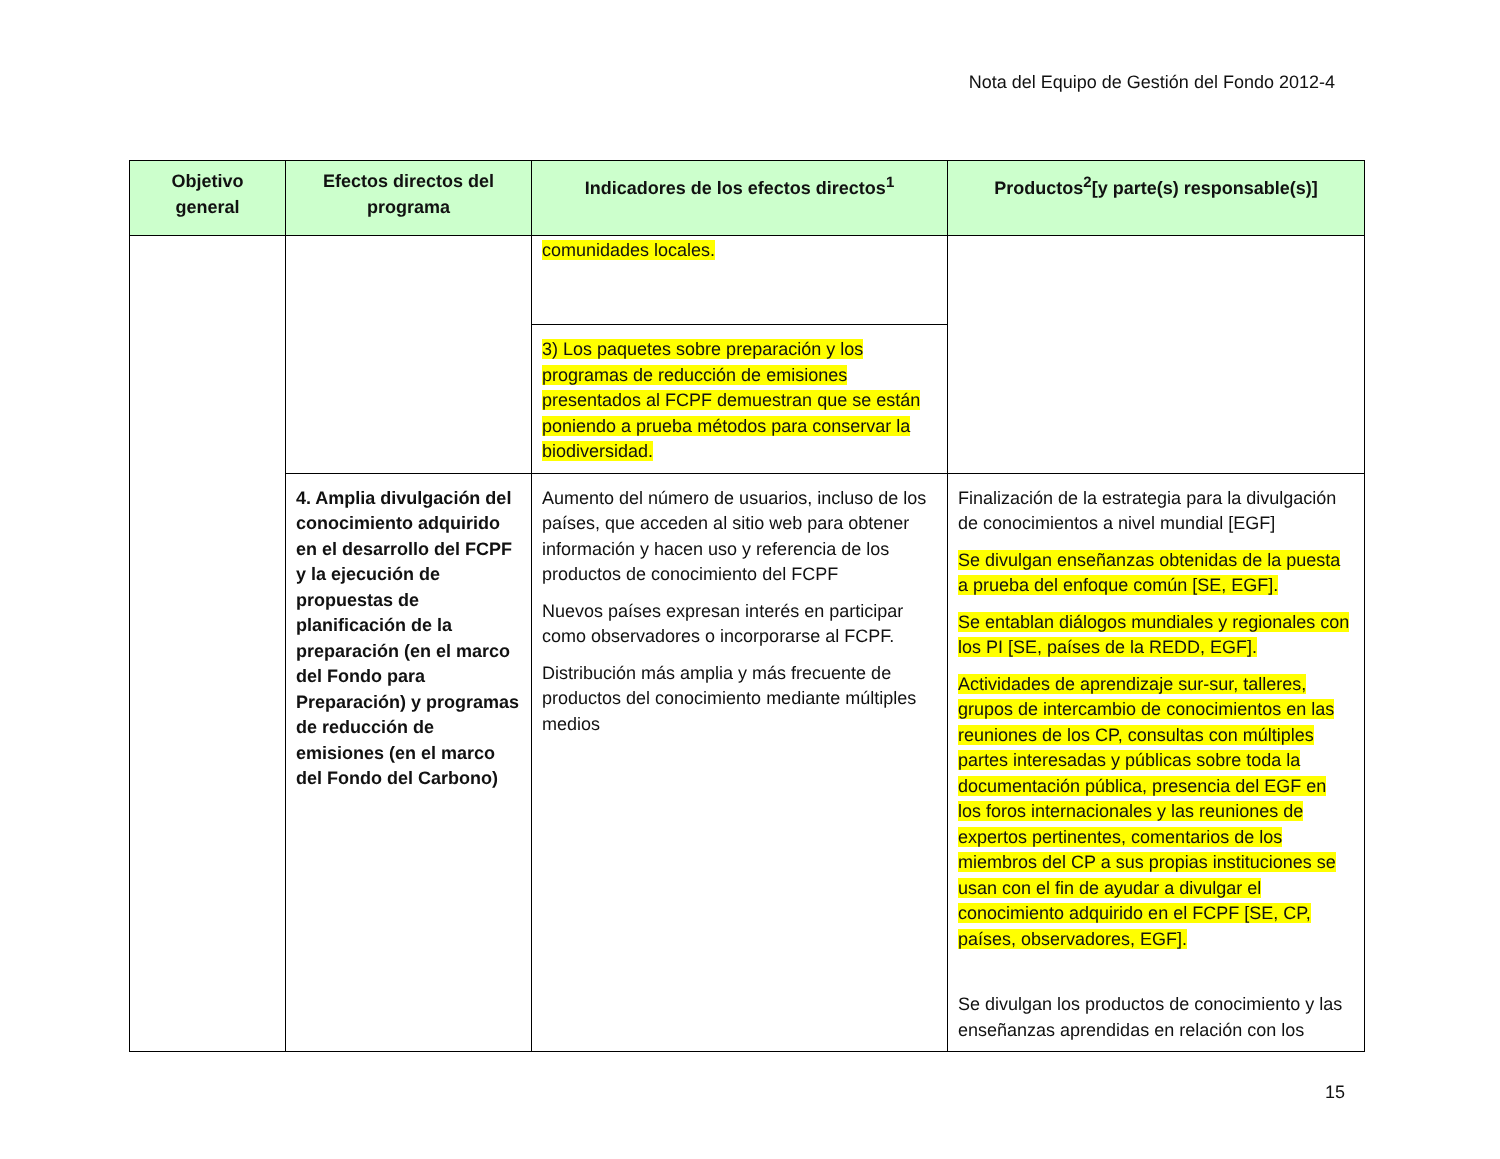Nota del Equipo de Gestión del Fondo 2012-4
| Objetivo general | Efectos directos del programa | Indicadores de los efectos directos<sup>1</sup> | Productos<sup>2</sup>[y parte(s) responsable(s)] |
| --- | --- | --- | --- |
| | | comunidades locales. | |
| | | 3) Los paquetes sobre preparación y los programas de reducción de emisiones presentados al FCPF demuestran que se están poniendo a prueba métodos para conservar la biodiversidad. | |
| | 4. Amplia divulgación del conocimiento adquirido en el desarrollo del FCPF y la ejecución de propuestas de planificación de la preparación (en el marco del Fondo para Preparación) y programas de reducción de emisiones (en el marco del Fondo del Carbono) | Aumento del número de usuarios, incluso de los países, que acceden al sitio web para obtener información y hacen uso y referencia de los productos de conocimiento del FCPF Nuevos países expresan interés en participar como observadores o incorporarse al FCPF. Distribución más amplia y más frecuente de productos del conocimiento mediante múltiples medios | Finalización de la estrategia para la divulgación de conocimientos a nivel mundial [EGF] Se divulgan enseñanzas obtenidas de la puesta a prueba del enfoque común [SE, EGF]. Se entablan diálogos mundiales y regionales con los PI [SE, países de la REDD, EGF]. Actividades de aprendizaje sur-sur, talleres, grupos de intercambio de conocimientos en las reuniones de los CP, consultas con múltiples partes interesadas y públicas sobre toda la documentación pública, presencia del EGF en los foros internacionales y las reuniones de expertos pertinentes, comentarios de los miembros del CP a sus propias instituciones se usan con el fin de ayudar a divulgar el conocimiento adquirido en el FCPF [SE, CP, países, observadores, EGF]. Se divulgan los productos de conocimiento y las enseñanzas aprendidas en relación con los |
15